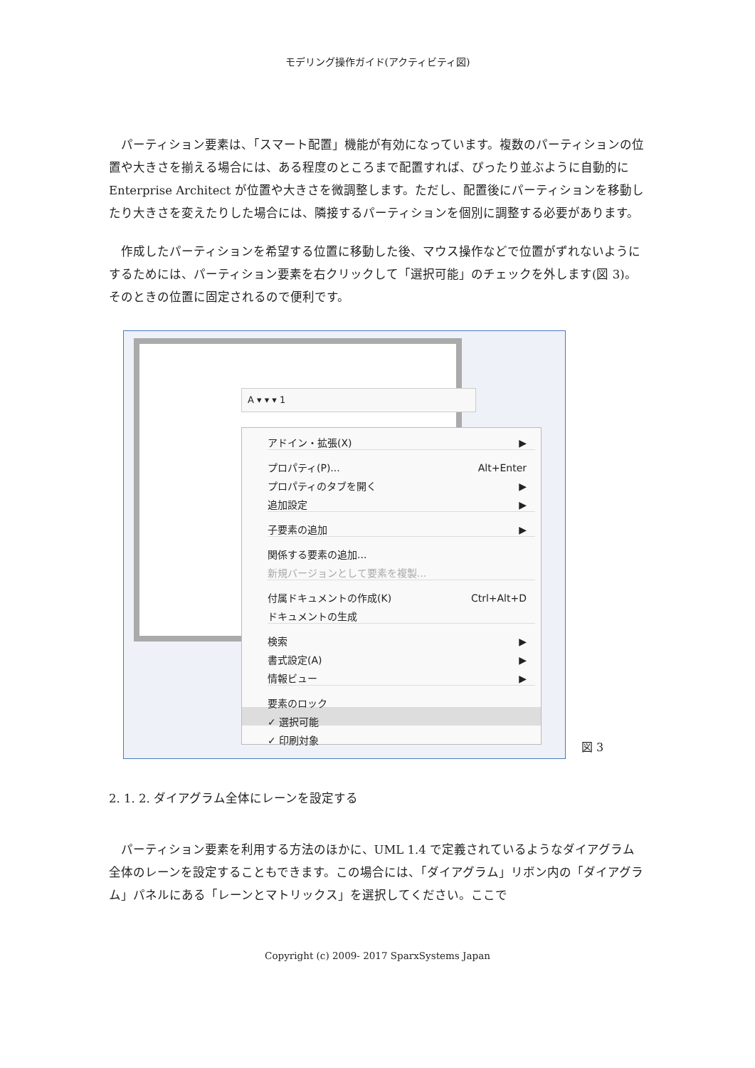モデリング操作ガイド(アクティビティ図)
パーティション要素は、「スマート配置」機能が有効になっています。複数のパーティションの位置や大きさを揃える場合には、ある程度のところまで配置すれば、ぴったり並ぶように自動的に Enterprise Architect が位置や大きさを微調整します。ただし、配置後にパーティションを移動したり大きさを変えたりした場合には、隣接するパーティションを個別に調整する必要があります。
作成したパーティションを希望する位置に移動した後、マウス操作などで位置がずれないようにするためには、パーティション要素を右クリックして「選択可能」のチェックを外します(図 3)。そのときの位置に固定されるので便利です。
A ▾ ▾ ▾ 1
アドイン・拡張(X) ▶
プロパティ(P)... Alt+Enter
プロパティのタブを開く ▶
追加設定 ▶
子要素の追加 ▶
関係する要素の追加...
新規バージョンとして要素を複製...
付属ドキュメントの作成(K) Ctrl+Alt+D
ドキュメントの生成
検索 ▶
書式設定(A) ▶
情報ビュー ▶
要素のロック
✓ 選択可能
✓ 印刷対象
図 3
2. 1. 2. ダイアグラム全体にレーンを設定する
パーティション要素を利用する方法のほかに、UML 1.4 で定義されているようなダイアグラム全体のレーンを設定することもできます。この場合には、「ダイアグラム」リボン内の「ダイアグラム」パネルにある「レーンとマトリックス」を選択してください。ここで
Copyright (c) 2009- 2017 SparxSystems Japan